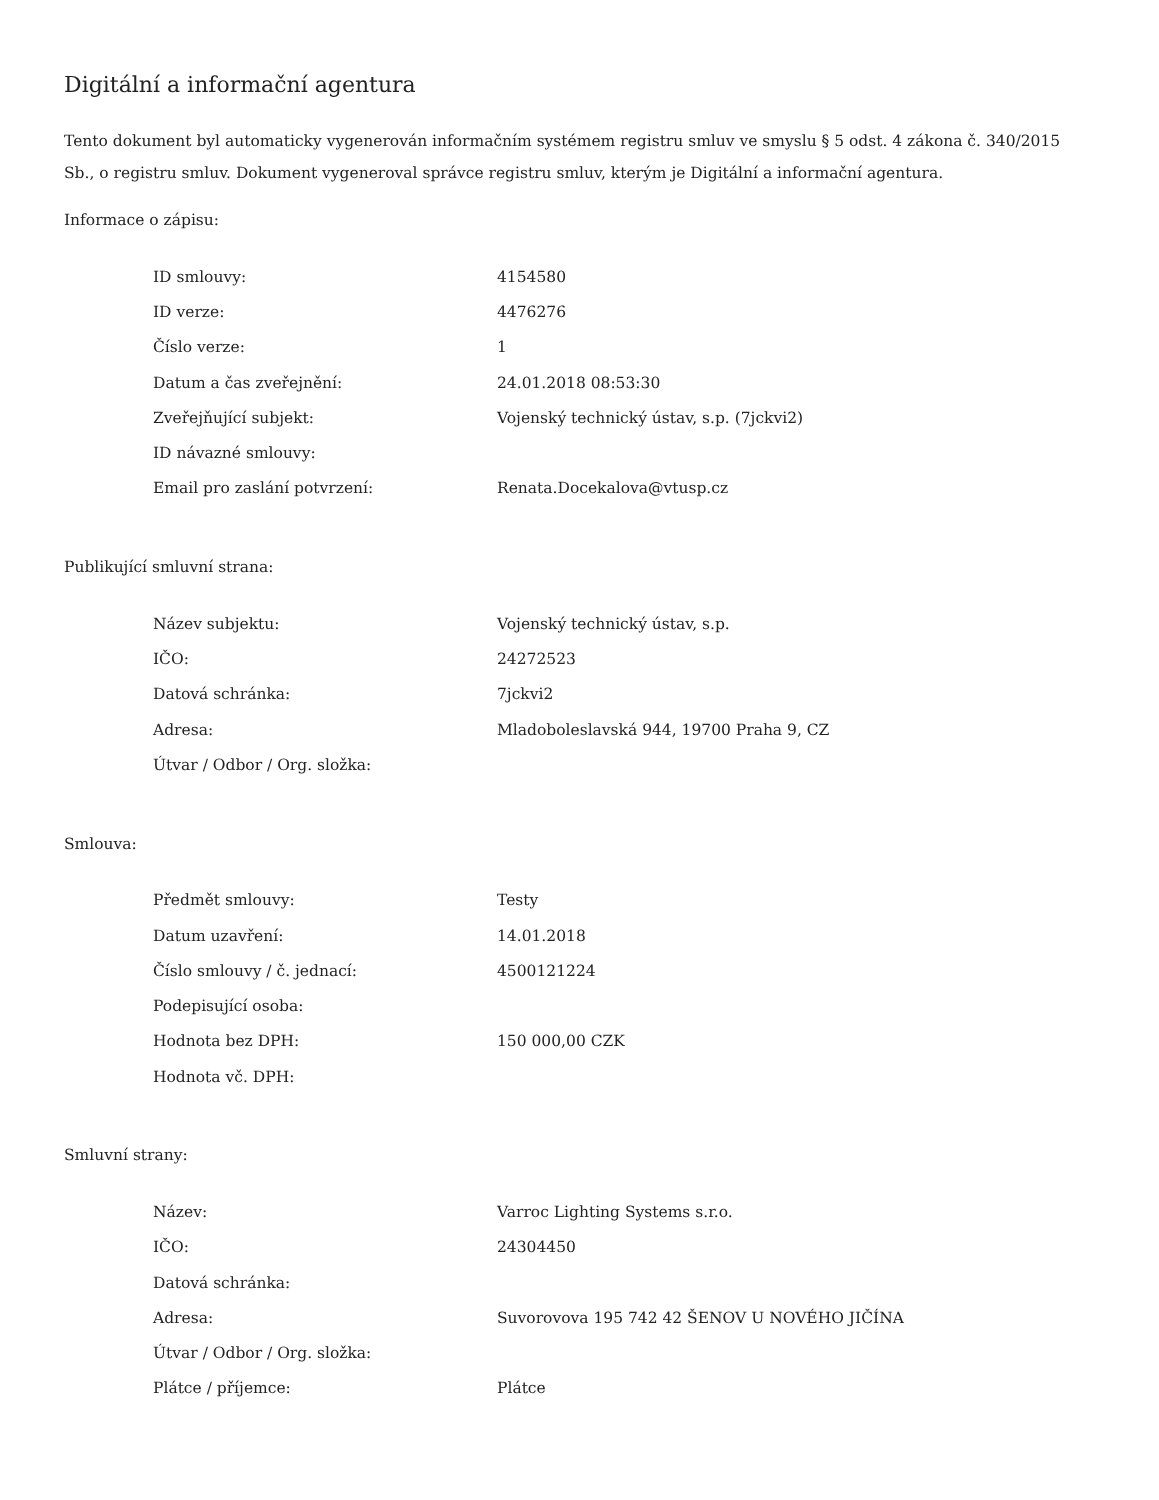Digitální a informační agentura
Tento dokument byl automaticky vygenerován informačním systémem registru smluv ve smyslu § 5 odst. 4 zákona č. 340/2015 Sb., o registru smluv. Dokument vygeneroval správce registru smluv, kterým je Digitální a informační agentura.
Informace o zápisu:
| ID smlouvy: | 4154580 |
| ID verze: | 4476276 |
| Číslo verze: | 1 |
| Datum a čas zveřejnění: | 24.01.2018 08:53:30 |
| Zveřejňující subjekt: | Vojenský technický ústav, s.p. (7jckvi2) |
| ID návazné smlouvy: | |
| Email pro zaslání potvrzení: | Renata.Docekalova@vtusp.cz |
Publikující smluvní strana:
| Název subjektu: | Vojenský technický ústav, s.p. |
| IČO: | 24272523 |
| Datová schránka: | 7jckvi2 |
| Adresa: | Mladoboleslavská 944, 19700 Praha 9, CZ |
| Útvar / Odbor / Org. složka: | |
Smlouva:
| Předmět smlouvy: | Testy |
| Datum uzavření: | 14.01.2018 |
| Číslo smlouvy / č. jednací: | 4500121224 |
| Podepisující osoba: | |
| Hodnota bez DPH: | 150 000,00 CZK |
| Hodnota vč. DPH: | |
Smluvní strany:
| Název: | Varroc Lighting Systems s.r.o. |
| IČO: | 24304450 |
| Datová schránka: | |
| Adresa: | Suvorovova 195 742 42 ŠENOV U NOVÉHO JIČÍNA |
| Útvar / Odbor / Org. složka: | |
| Plátce / příjemce: | Plátce |